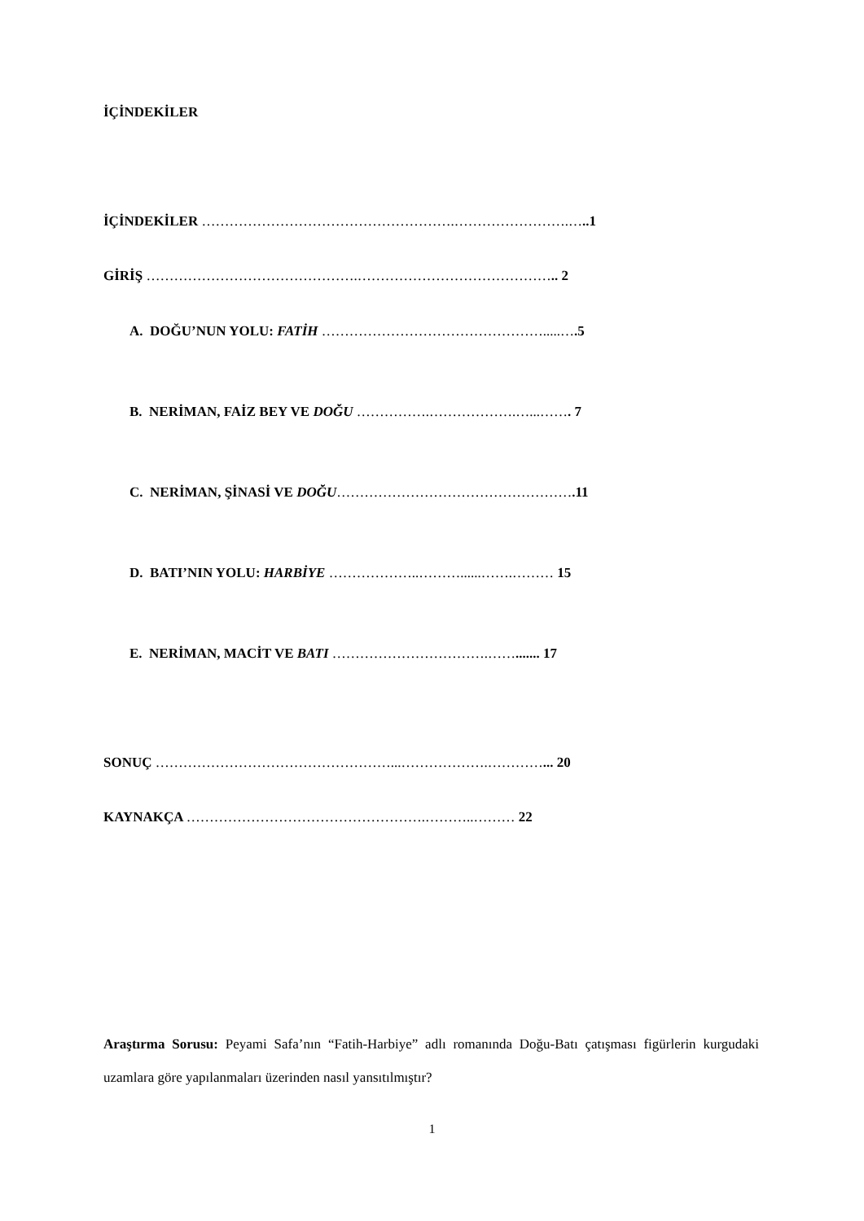İÇİNDEKİLER
İÇİNDEKİLER ……………………………………………….…………………….…..1
GİRİŞ ……………………………………….…………………………………….. 2
A. DOĞU’NUN YOLU: FATİH ………………………………………….....….5
B. NERİMAN, FAİZ BEY VE DOĞU …………….……………….…...……. 7
C. NERİMAN, ŞİNASİ VE DOĞU…………………………………………….11
D. BATI’NIN YOLU: HARBİYE ………………..………......…….……… 15
E. NERİMAN, MACİT VE BATI …………………………….……....... 17
SONUÇ ……………………………………………...……………….…………... 20
KAYNAKÇA …………………………………………….………..……… 22
Araştırma Sorusu: Peyami Safa’nın “Fatih-Harbiye” adlı romanında Doğu-Batı çatışması figürlerin kurgudaki uzamlara göre yapılanmaları üzerinden nasıl yansıtılmıştır?
1